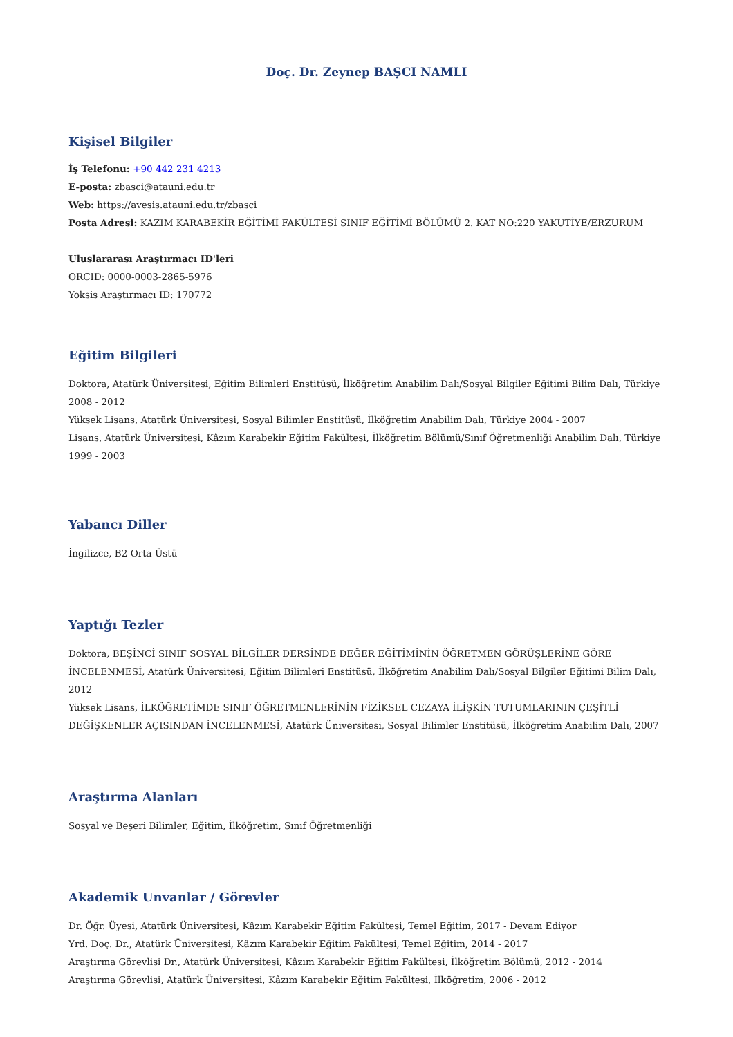Doç. Dr. Zeynep BAŞCI NAMLI
Kişisel Bilgiler
İş Telefonu: +90 442 231 4213
E-posta: zbasci@atauni.edu.tr
Web: https://avesis.atauni.edu.tr/zbasci
Posta Adresi: KAZIM KARABEKİR EĞİTİMİ FAKÜLTESİ SINIF EĞİTİMİ BÖLÜMÜ 2. KAT NO:220 YAKUTİYE/ERZURUM
Uluslararası Araştırmacı ID'leri
ORCID: 0000-0003-2865-5976
Yoksis Araştırmacı ID: 170772
Eğitim Bilgileri
Doktora, Atatürk Üniversitesi, Eğitim Bilimleri Enstitüsü, İlköğretim Anabilim Dalı/Sosyal Bilgiler Eğitimi Bilim Dalı, Türkiye 2008 - 2012
Yüksek Lisans, Atatürk Üniversitesi, Sosyal Bilimler Enstitüsü, İlköğretim Anabilim Dalı, Türkiye 2004 - 2007
Lisans, Atatürk Üniversitesi, Kâzım Karabekir Eğitim Fakültesi, İlköğretim Bölümü/Sınıf Öğretmenliği Anabilim Dalı, Türkiye 1999 - 2003
Yabancı Diller
İngilizce, B2 Orta Üstü
Yaptığı Tezler
Doktora, BEŞİNCİ SINIF SOSYAL BİLGİLER DERSİNDE DEĞER EĞİTİMİNİN ÖĞRETMEN GÖRÜŞLERİNE GÖRE İNCELENMESİ, Atatürk Üniversitesi, Eğitim Bilimleri Enstitüsü, İlköğretim Anabilim Dalı/Sosyal Bilgiler Eğitimi Bilim Dalı, 2012
Yüksek Lisans, İLKÖĞRETİMDE SINIF ÖĞRETMENLERİNİN FİZİKSEL CEZAYA İLİŞKİN TUTUMLARININ ÇEŞİTLİ DEĞİŞKENLER AÇISINDAN İNCELENMESİ, Atatürk Üniversitesi, Sosyal Bilimler Enstitüsü, İlköğretim Anabilim Dalı, 2007
Araştırma Alanları
Sosyal ve Beşeri Bilimler, Eğitim, İlköğretim, Sınıf Öğretmenliği
Akademik Unvanlar / Görevler
Dr. Öğr. Üyesi, Atatürk Üniversitesi, Kâzım Karabekir Eğitim Fakültesi, Temel Eğitim, 2017 - Devam Ediyor
Yrd. Doç. Dr., Atatürk Üniversitesi, Kâzım Karabekir Eğitim Fakültesi, Temel Eğitim, 2014 - 2017
Araştırma Görevlisi Dr., Atatürk Üniversitesi, Kâzım Karabekir Eğitim Fakültesi, İlköğretim Bölümü, 2012 - 2014
Araştırma Görevlisi, Atatürk Üniversitesi, Kâzım Karabekir Eğitim Fakültesi, İlköğretim, 2006 - 2012